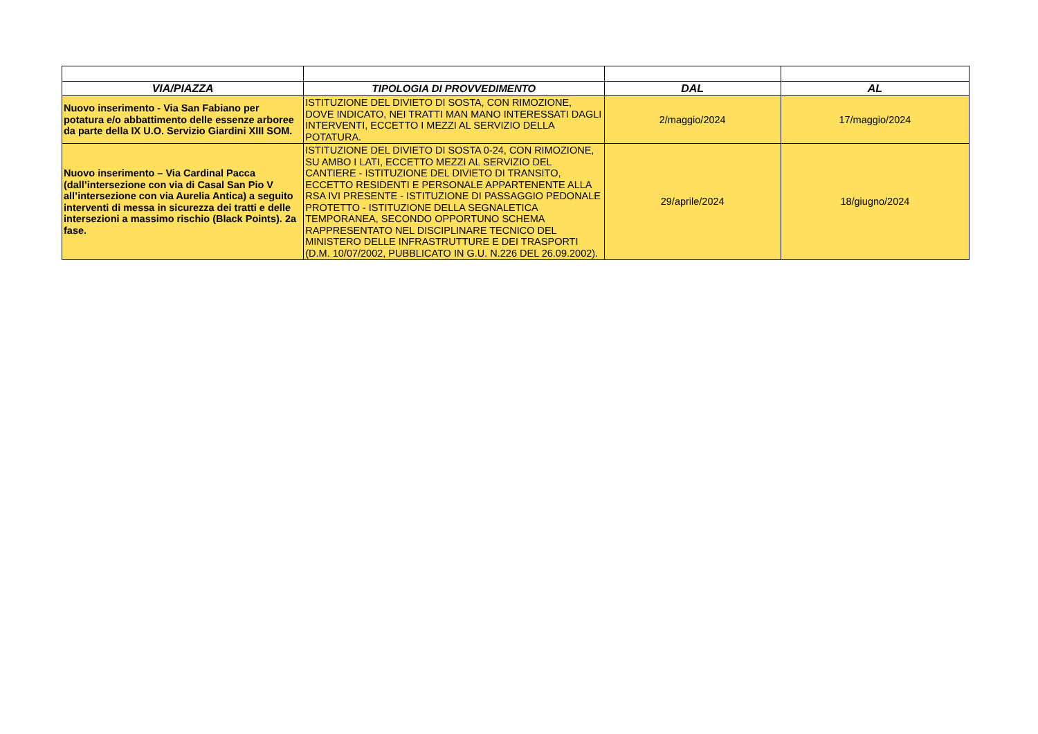| VIA/PIAZZA | TIPOLOGIA DI PROVVEDIMENTO | DAL | AL |
| --- | --- | --- | --- |
| Nuovo inserimento - Via San Fabiano per potatura e/o abbattimento delle essenze arboree da parte della IX U.O. Servizio Giardini XIII SOM. | ISTITUZIONE DEL DIVIETO DI SOSTA, CON RIMOZIONE, DOVE INDICATO, NEI TRATTI MAN MANO INTERESSATI DAGLI INTERVENTI, ECCETTO I MEZZI AL SERVIZIO DELLA POTATURA. | 2/maggio/2024 | 17/maggio/2024 |
| Nuovo inserimento – Via Cardinal Pacca (dall’intersezione con via di Casal San Pio V all’intersezione con via Aurelia Antica) a seguito interventi di messa in sicurezza dei tratti e delle intersezioni a massimo rischio (Black Points). 2a fase. | ISTITUZIONE DEL DIVIETO DI SOSTA 0-24, CON RIMOZIONE, SU AMBO I LATI, ECCETTO MEZZI AL SERVIZIO DEL CANTIERE - ISTITUZIONE DEL DIVIETO DI TRANSITO, ECCETTO RESIDENTI E PERSONALE APPARTENENTE ALLA RSA IVI PRESENTE - ISTITUZIONE DI PASSAGGIO PEDONALE PROTETTO - ISTITUZIONE DELLA SEGNALETICA TEMPORANEA, SECONDO OPPORTUNO SCHEMA RAPPRESENTATO NEL DISCIPLINARE TECNICO DEL MINISTERO DELLE INFRASTRUTTURE E DEI TRASPORTI (D.M. 10/07/2002, PUBBLICATO IN G.U. N.226 DEL 26.09.2002). | 29/aprile/2024 | 18/giugno/2024 |